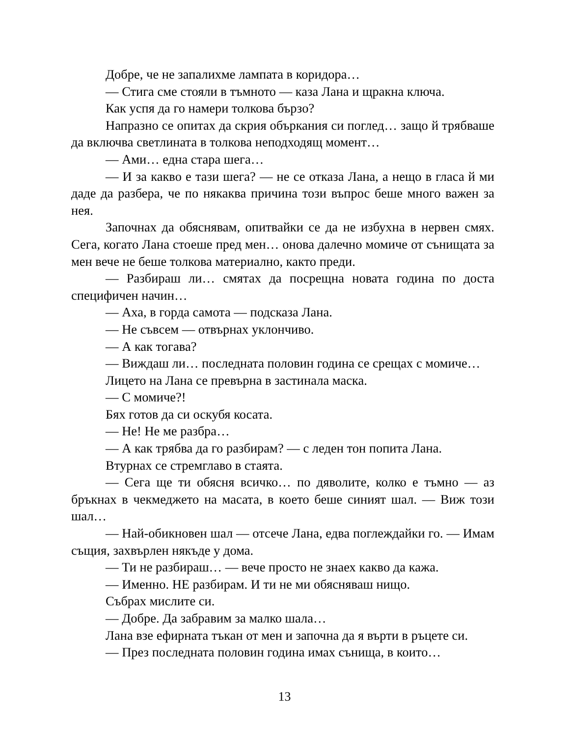Добре, че не запалихме лампата в коридора…
— Стига сме стояли в тъмното — каза Лана и щракна ключа.
Как успя да го намери толкова бързо?
Напразно се опитах да скрия объркания си поглед… защо й трябваше да включва светлината в толкова неподходящ момент…
— Ами… една стара шега…
— И за какво е тази шега? — не се отказа Лана, а нещо в гласа й ми даде да разбера, че по някаква причина този въпрос беше много важен за нея.
Започнах да обяснявам, опитвайки се да не избухна в нервен смях. Сега, когато Лана стоеше пред мен… онова далечно момиче от сънищата за мен вече не беше толкова материално, както преди.
— Разбираш ли… смятах да посрещна новата година по доста специфичен начин…
— Аха, в горда самота — подсказа Лана.
— Не съвсем — отвърнах уклончиво.
— А как тогава?
— Виждаш ли… последната половин година се срещах с момиче…
Лицето на Лана се превърна в застинала маска.
— С момиче?!
Бях готов да си оскубя косата.
— Не! Не ме разбра…
— А как трябва да го разбирам? — с леден тон попита Лана.
Втурнах се стремглаво в стаята.
— Сега ще ти обясня всичко… по дяволите, колко е тъмно — аз бръкнах в чекмеджето на масата, в което беше синият шал. — Виж този шал…
— Най-обикновен шал — отсече Лана, едва поглеждайки го. — Имам същия, захвърлен някъде у дома.
— Ти не разбираш… — вече просто не знаех какво да кажа.
— Именно. НЕ разбирам. И ти не ми обясняваш нищо.
Събрах мислите си.
— Добре. Да забравим за малко шала…
Лана взе ефирната тъкан от мен и започна да я върти в ръцете си.
— През последната половин година имах сънища, в които…
13